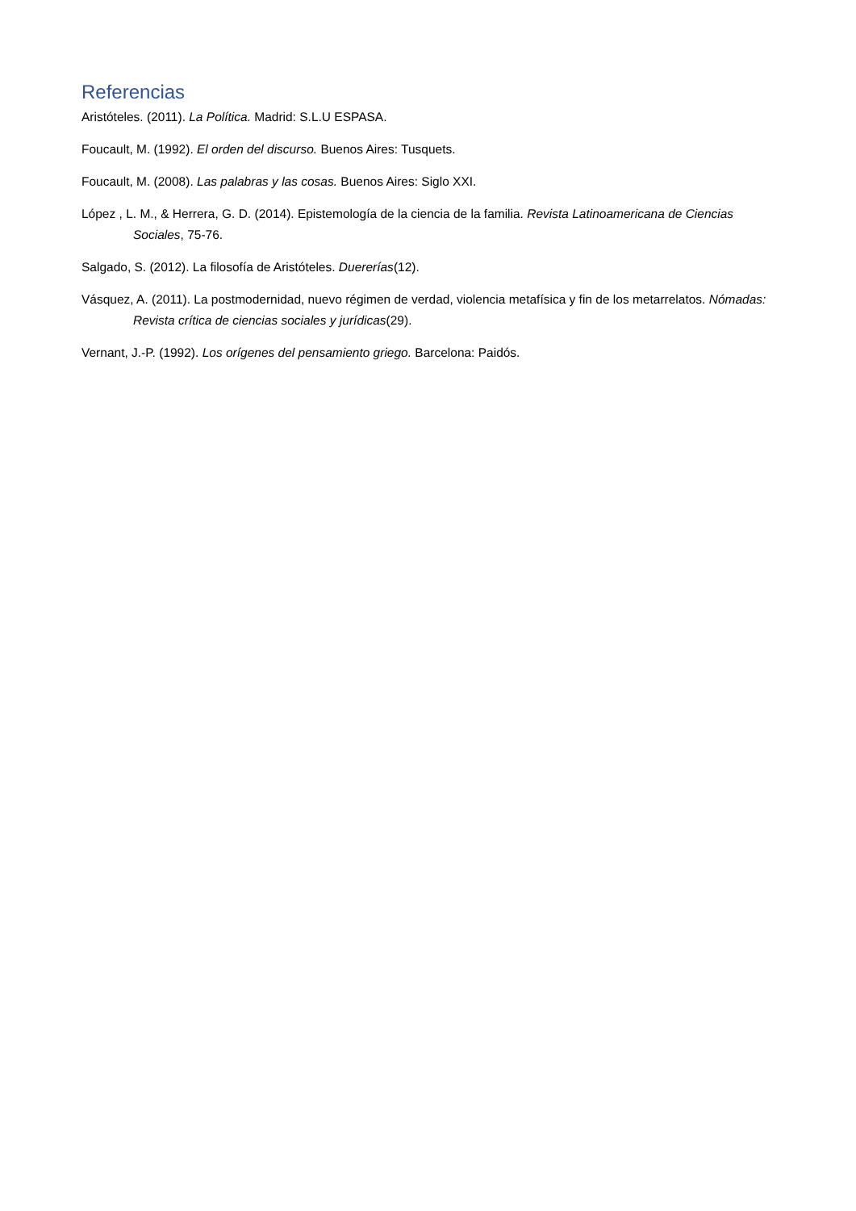Referencias
Aristóteles. (2011). La Política. Madrid: S.L.U ESPASA.
Foucault, M. (1992). El orden del discurso. Buenos Aires: Tusquets.
Foucault, M. (2008). Las palabras y las cosas. Buenos Aires: Siglo XXI.
López , L. M., & Herrera, G. D. (2014). Epistemología de la ciencia de la familia. Revista Latinoamericana de Ciencias Sociales, 75-76.
Salgado, S. (2012). La filosofía de Aristóteles. Duererías(12).
Vásquez, A. (2011). La postmodernidad, nuevo régimen de verdad, violencia metafísica y fin de los metarrelatos. Nómadas: Revista crítica de ciencias sociales y jurídicas(29).
Vernant, J.-P. (1992). Los orígenes del pensamiento griego. Barcelona: Paidós.